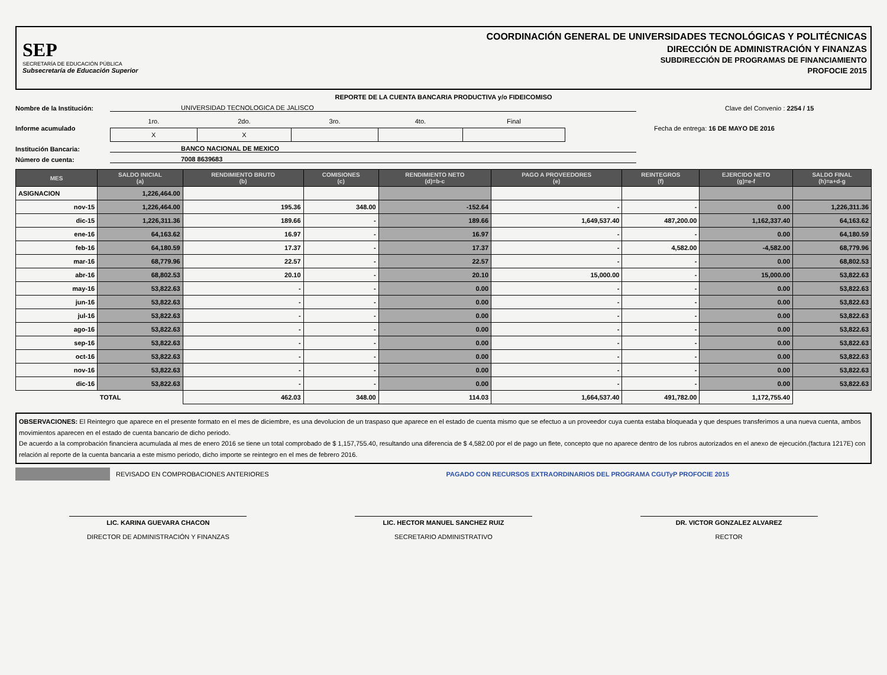SEP
SECRETARÍA DE EDUCACIÓN PÚBLICA
Subsecretaría de Educación Superior
COORDINACIÓN GENERAL DE UNIVERSIDADES TECNOLÓGICAS Y POLITÉCNICAS
DIRECCIÓN DE ADMINISTRACIÓN Y FINANZAS
SUBDIRECCIÓN DE PROGRAMAS DE FINANCIAMIENTO
PROFOCIE 2015
REPORTE DE LA CUENTA BANCARIA PRODUCTIVA y/o FIDEICOMISO
Nombre de la Institución: UNIVERSIDAD TECNOLOGICA DE JALISCO Clave del Convenio : 2254 / 15
Informe acumulado
| 1ro. | 2do. | 3ro. | 4to. | Final |
| X | X | | | |
Fecha de entrega: 16 DE MAYO DE 2016
Institución Bancaria: BANCO NACIONAL DE MEXICO
Número de cuenta: 7008 8639683
| MES | SALDO INICIAL (a) | RENDIMIENTO BRUTO (b) | COMISIONES (c) | RENDIMIENTO NETO (d)=b-c | PAGO A PROVEEDORES (e) | REINTEGROS (f) | EJERCIDO NETO (g)=e-f | SALDO FINAL (h)=a+d-g |
| --- | --- | --- | --- | --- | --- | --- | --- | --- |
| ASIGNACION | 1,226,464.00 | | | | | | | |
| nov-15 | 1,226,464.00 | 195.36 | 348.00 | -152.64 | - | - | 0.00 | 1,226,311.36 |
| dic-15 | 1,226,311.36 | 189.66 | - | 189.66 | 1,649,537.40 | 487,200.00 | 1,162,337.40 | 64,163.62 |
| ene-16 | 64,163.62 | 16.97 | - | 16.97 | - | - | 0.00 | 64,180.59 |
| feb-16 | 64,180.59 | 17.37 | - | 17.37 | - | 4,582.00 | -4,582.00 | 68,779.96 |
| mar-16 | 68,779.96 | 22.57 | - | 22.57 | - | - | 0.00 | 68,802.53 |
| abr-16 | 68,802.53 | 20.10 | - | 20.10 | 15,000.00 | - | 15,000.00 | 53,822.63 |
| may-16 | 53,822.63 | - | - | 0.00 | - | - | 0.00 | 53,822.63 |
| jun-16 | 53,822.63 | - | - | 0.00 | - | - | 0.00 | 53,822.63 |
| jul-16 | 53,822.63 | - | - | 0.00 | - | - | 0.00 | 53,822.63 |
| ago-16 | 53,822.63 | - | - | 0.00 | - | - | 0.00 | 53,822.63 |
| sep-16 | 53,822.63 | - | - | 0.00 | - | - | 0.00 | 53,822.63 |
| oct-16 | 53,822.63 | - | - | 0.00 | - | - | 0.00 | 53,822.63 |
| nov-16 | 53,822.63 | - | - | 0.00 | - | - | 0.00 | 53,822.63 |
| dic-16 | 53,822.63 | - | - | 0.00 | - | - | 0.00 | 53,822.63 |
| | TOTAL | 462.03 | 348.00 | 114.03 | 1,664,537.40 | 491,782.00 | 1,172,755.40 | |
OBSERVACIONES: El Reintegro que aparece en el presente formato en el mes de diciembre, es una devolucion de un traspaso que aparece en el estado de cuenta mismo que se efectuo a un proveedor cuya cuenta estaba bloqueada y que despues transferimos a una nueva cuenta, ambos movimientos aparecen en el estado de cuenta bancario de dicho periodo.
De acuerdo a la comprobación financiera acumulada al mes de enero 2016 se tiene un total comprobado de $ 1,157,755.40, resultando una diferencia de $ 4,582.00 por el de pago un flete, concepto que no aparece dentro de los rubros autorizados en el anexo de ejecución.(factura 1217E) con relación al reporte de la cuenta bancaria a este mismo periodo, dicho importe se reintegro en el mes de febrero 2016.
REVISADO EN COMPROBACIONES ANTERIORES PAGADO CON RECURSOS EXTRAORDINARIOS DEL PROGRAMA CGUTyP PROFOCIE 2015
LIC. KARINA GUEVARA CHACON
DIRECTOR DE ADMINISTRACIÓN Y FINANZAS
LIC. HECTOR MANUEL SANCHEZ RUIZ
SECRETARIO ADMINISTRATIVO
DR. VICTOR GONZALEZ ALVAREZ
RECTOR